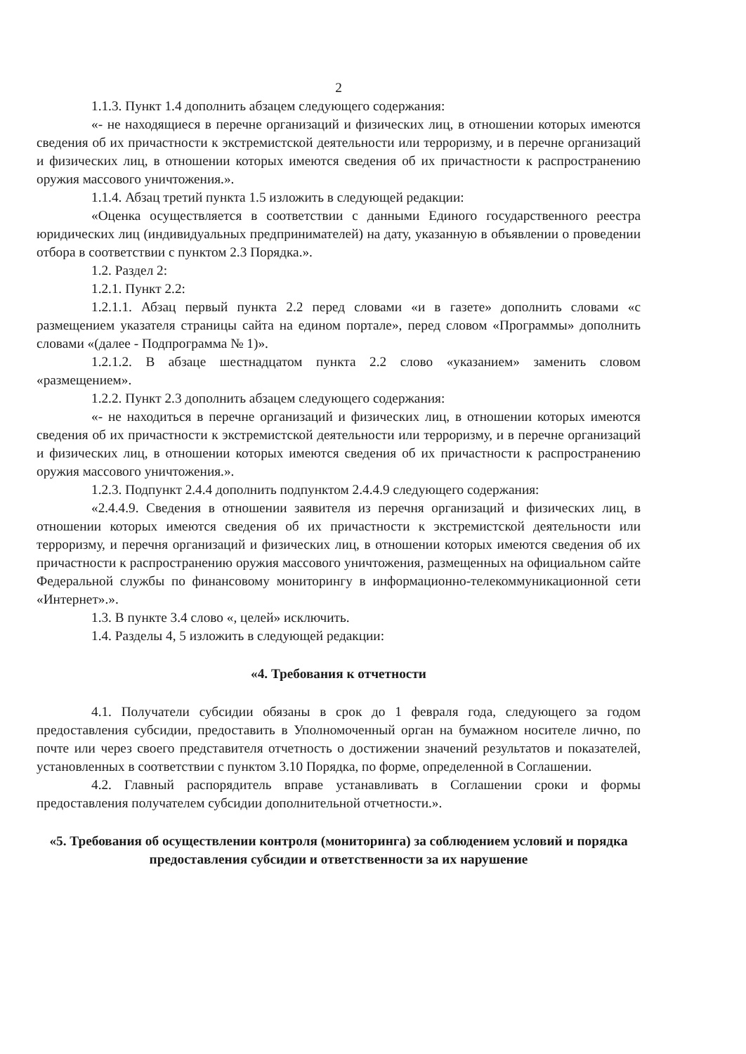2
1.1.3. Пункт 1.4 дополнить абзацем следующего содержания:
«- не находящиеся в перечне организаций и физических лиц, в отношении которых имеются сведения об их причастности к экстремистской деятельности или терроризму, и в перечне организаций и физических лиц, в отношении которых имеются сведения об их причастности к распространению оружия массового уничтожения.».
1.1.4. Абзац третий пункта 1.5 изложить в следующей редакции:
«Оценка осуществляется в соответствии с данными Единого государственного реестра юридических лиц (индивидуальных предпринимателей) на дату, указанную в объявлении о проведении отбора в соответствии с пунктом 2.3 Порядка.».
1.2. Раздел 2:
1.2.1. Пункт 2.2:
1.2.1.1. Абзац первый пункта 2.2 перед словами «и в газете» дополнить словами «с размещением указателя страницы сайта на едином портале», перед словом «Программы» дополнить словами «(далее - Подпрограмма № 1)».
1.2.1.2. В абзаце шестнадцатом пункта 2.2 слово «указанием» заменить словом «размещением».
1.2.2. Пункт 2.3 дополнить абзацем следующего содержания:
«- не находиться в перечне организаций и физических лиц, в отношении которых имеются сведения об их причастности к экстремистской деятельности или терроризму, и в перечне организаций и физических лиц, в отношении которых имеются сведения об их причастности к распространению оружия массового уничтожения.».
1.2.3. Подпункт 2.4.4 дополнить подпунктом 2.4.4.9 следующего содержания:
«2.4.4.9. Сведения в отношении заявителя из перечня организаций и физических лиц, в отношении которых имеются сведения об их причастности к экстремистской деятельности или терроризму, и перечня организаций и физических лиц, в отношении которых имеются сведения об их причастности к распространению оружия массового уничтожения, размещенных на официальном сайте Федеральной службы по финансовому мониторингу в информационно-телекоммуникационной сети «Интернет».».
1.3. В пункте 3.4 слово «, целей» исключить.
1.4. Разделы 4, 5 изложить в следующей редакции:
«4. Требования к отчетности
4.1. Получатели субсидии обязаны в срок до 1 февраля года, следующего за годом предоставления субсидии, предоставить в Уполномоченный орган на бумажном носителе лично, по почте или через своего представителя отчетность о достижении значений результатов и показателей, установленных в соответствии с пунктом 3.10 Порядка, по форме, определенной в Соглашении.
4.2. Главный распорядитель вправе устанавливать в Соглашении сроки и формы предоставления получателем субсидии дополнительной отчетности.».
«5. Требования об осуществлении контроля (мониторинга) за соблюдением условий и порядка предоставления субсидии и ответственности за их нарушение